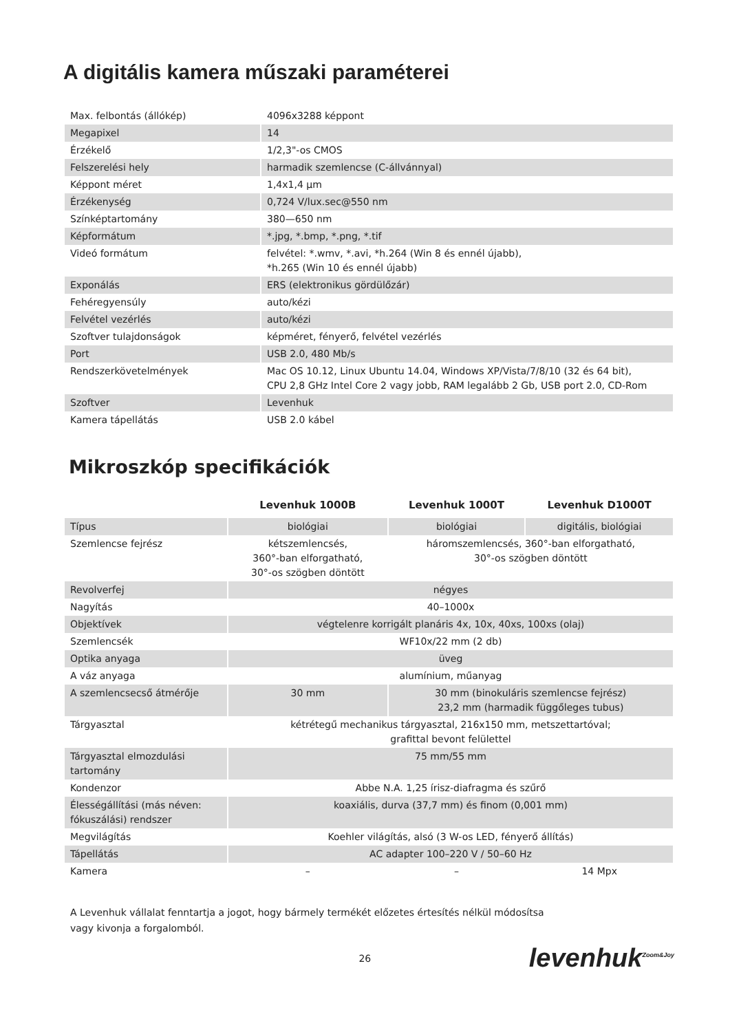A digitális kamera műszaki paraméterei
| Max. felbontás (állókép) | 4096x3288 képpont |
| Megapixel | 14 |
| Érzékelő | 1/2,3"-os CMOS |
| Felszerelési hely | harmadik szemlencse (C-állvánnyal) |
| Képpont méret | 1,4x1,4 μm |
| Érzékenység | 0,724 V/lux.sec@550 nm |
| Színképtartomány | 380—650 nm |
| Képformátum | *.jpg, *.bmp, *.png, *.tif |
| Videó formátum | felvétel: *.wmv, *.avi, *h.264 (Win 8 és ennél újabb), *h.265 (Win 10 és ennél újabb) |
| Exponálás | ERS (elektronikus gördülőzár) |
| Fehéregyensúly | auto/kézi |
| Felvétel vezérlés | auto/kézi |
| Szoftver tulajdonságok | képméret, fényerő, felvétel vezérlés |
| Port | USB 2.0, 480 Mb/s |
| Rendszerkövetelmények | Mac OS 10.12, Linux Ubuntu 14.04, Windows XP/Vista/7/8/10 (32 és 64 bit), CPU 2,8 GHz Intel Core 2 vagy jobb, RAM legalább 2 Gb, USB port 2.0, CD-Rom |
| Szoftver | Levenhuk |
| Kamera tápellátás | USB 2.0 kábel |
Mikroszkóp specifikációk
| | Levenhuk 1000B | Levenhuk 1000T | Levenhuk D1000T |
| Típus | biológiai | biológiai | digitális, biológiai |
| Szemlencse fejrész | kétszemlencsés, 360°-ban elforgatható, 30°-os szögben döntött | háromszemlencsés, 360°-ban elforgatható, 30°-os szögben döntött | |
| Revolverfej | négyes | | |
| Nagyítás | 40–1000x | | |
| Objektívek | végtelenre korrigált planáris 4x, 10x, 40xs, 100xs (olaj) | | |
| Szemlencsék | WF10x/22 mm (2 db) | | |
| Optika anyaga | üveg | | |
| A váz anyaga | alumínium, műanyag | | |
| A szemlencsecső átmérője | 30 mm | 30 mm (binokuláris szemlencse fejrész) 23,2 mm (harmadik függőleges tubus) | |
| Tárgyasztal | kétrétegű mechanikus tárgyasztal, 216x150 mm, metszettartóval; grafittal bevont felülettel | | |
| Tárgyasztal elmozdulási tartomány | 75 mm/55 mm | | |
| Kondenzor | Abbe N.A. 1,25 írisz-diafragma és szűrő | | |
| Élességállítási (más néven: fókuszálási) rendszer | koaxiális, durva (37,7 mm) és finom (0,001 mm) | | |
| Megvilágítás | Koehler világítás, alsó (3 W-os LED, fényerő állítás) | | |
| Tápellátás | AC adapter 100–220 V / 50–60 Hz | | |
| Kamera | – | – | 14 Mpx |
A Levenhuk vállalat fenntartja a jogot, hogy bármely termékét előzetes értesítés nélkül módosítsa
vagy kivonja a forgalomból.
26 levenhuk<sup>Zoom&Joy</sup>